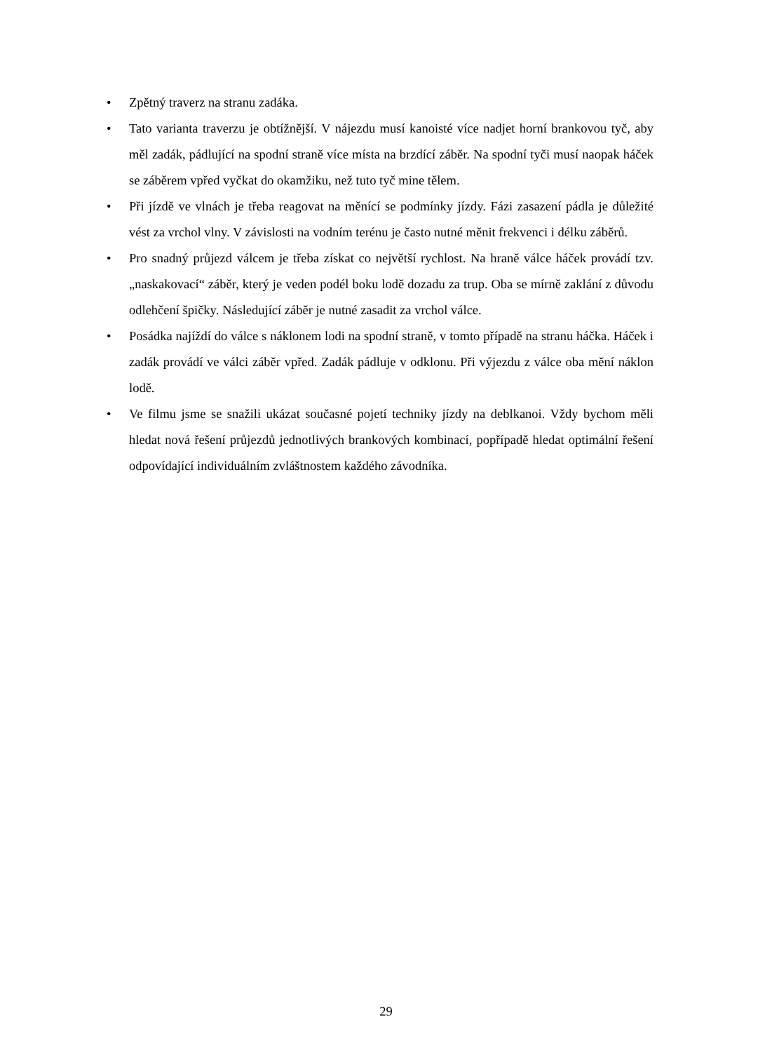• Zpětný traverz na stranu zadáka.
• Tato varianta traverzu je obtížnější. V nájezdu musí kanoisté více nadjet horní brankovou tyč, aby měl zadák, pádlující na spodní straně více místa na brzdící záběr. Na spodní tyči musí naopak háček se záběrem vpřed vyčkat do okamžiku, než tuto tyč mine tělem.
• Při jízdě ve vlnách je třeba reagovat na měnící se podmínky jízdy. Fázi zasazení pádla je důležité vést za vrchol vlny. V závislosti na vodním terénu je často nutné měnit frekvenci i délku záběrů.
• Pro snadný průjezd válcem je třeba získat co největší rychlost. Na hraně válce háček provádí tzv. „naskakovací“ záběr, který je veden podél boku lodě dozadu za trup. Oba se mírně zaklání z důvodu odlehčení špičky. Následující záběr je nutné zasadit za vrchol válce.
• Posádka najíždí do válce s náklonem lodi na spodní straně, v tomto případě na stranu háčka. Háček i zadák provádí ve válci záběr vpřed. Zadák pádluje v odklonu. Při výjezdu z válce oba mění náklon lodě.
• Ve filmu jsme se snažili ukázat současné pojetí techniky jízdy na deblkanoi. Vždy bychom měli hledat nová řešení průjezdů jednotlivých brankových kombinací, popřípadě hledat optimální řešení odpovídající individuálním zvláštnostem každého závodníka.
29